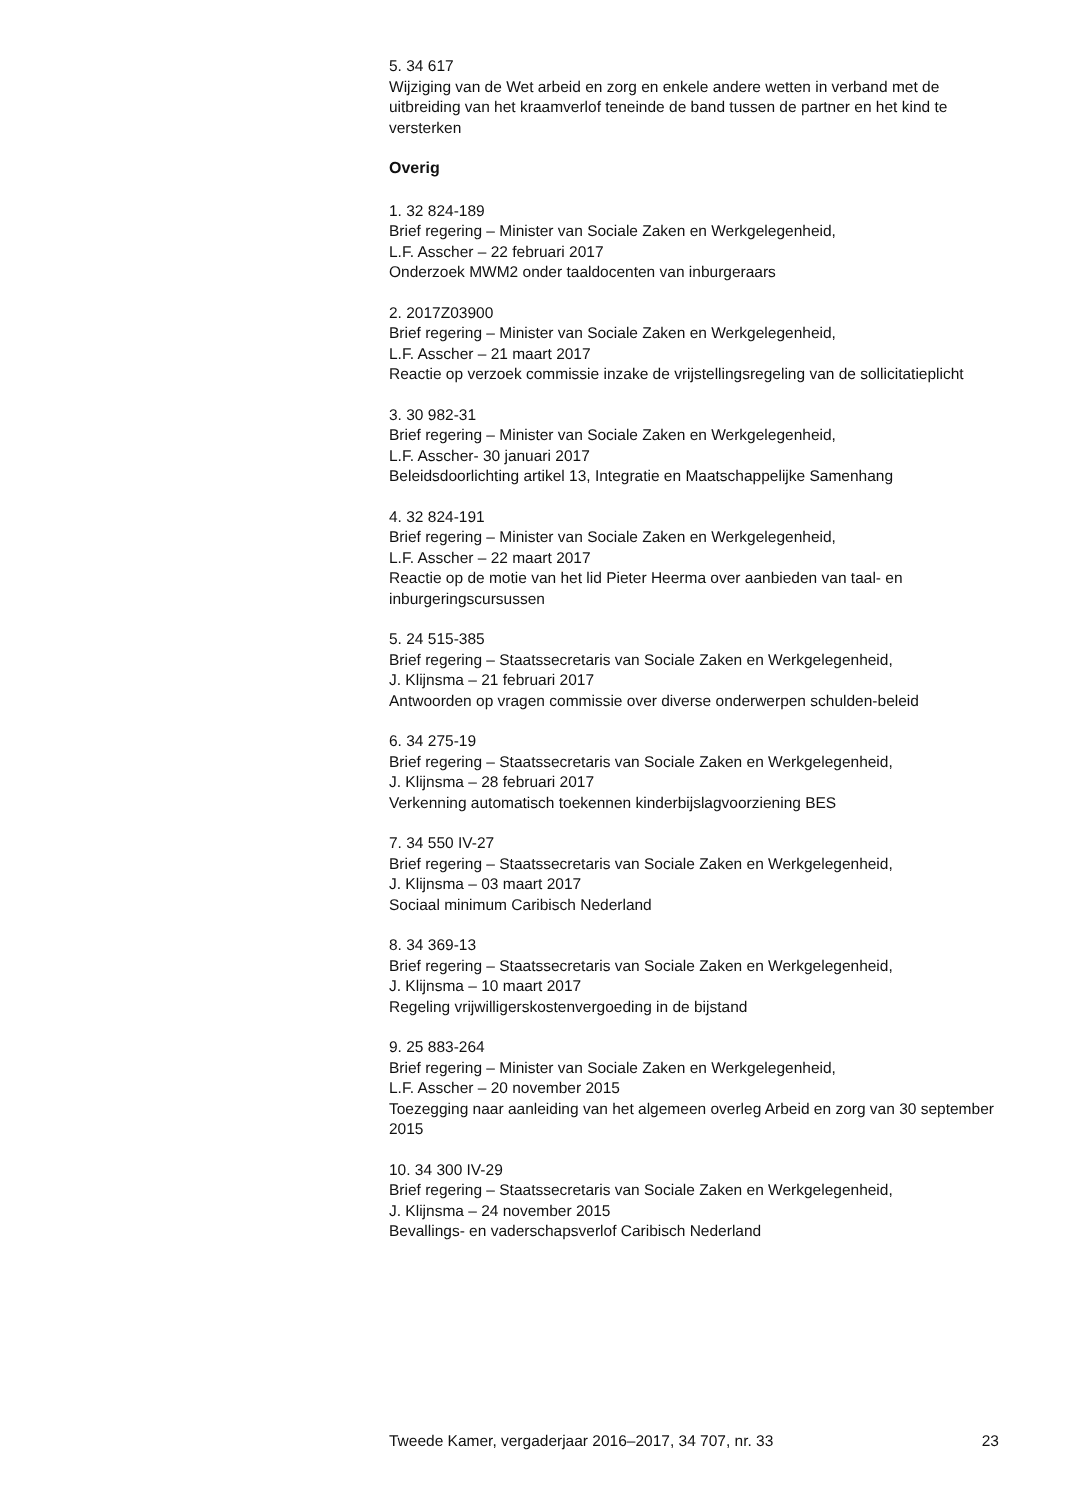5. 34 617
Wijziging van de Wet arbeid en zorg en enkele andere wetten in verband met de uitbreiding van het kraamverlof teneinde de band tussen de partner en het kind te versterken
Overig
1. 32 824-189
Brief regering – Minister van Sociale Zaken en Werkgelegenheid,
L.F. Asscher – 22 februari 2017
Onderzoek MWM2 onder taaldocenten van inburgeraars
2. 2017Z03900
Brief regering – Minister van Sociale Zaken en Werkgelegenheid,
L.F. Asscher – 21 maart 2017
Reactie op verzoek commissie inzake de vrijstellingsregeling van de sollicitatieplicht
3. 30 982-31
Brief regering – Minister van Sociale Zaken en Werkgelegenheid,
L.F. Asscher- 30 januari 2017
Beleidsdoorlichting artikel 13, Integratie en Maatschappelijke Samenhang
4. 32 824-191
Brief regering – Minister van Sociale Zaken en Werkgelegenheid,
L.F. Asscher – 22 maart 2017
Reactie op de motie van het lid Pieter Heerma over aanbieden van taal- en inburgeringscursussen
5. 24 515-385
Brief regering – Staatssecretaris van Sociale Zaken en Werkgelegenheid,
J. Klijnsma – 21 februari 2017
Antwoorden op vragen commissie over diverse onderwerpen schulden-beleid
6. 34 275-19
Brief regering – Staatssecretaris van Sociale Zaken en Werkgelegenheid,
J. Klijnsma – 28 februari 2017
Verkenning automatisch toekennen kinderbijslagvoorziening BES
7. 34 550 IV-27
Brief regering – Staatssecretaris van Sociale Zaken en Werkgelegenheid,
J. Klijnsma – 03 maart 2017
Sociaal minimum Caribisch Nederland
8. 34 369-13
Brief regering – Staatssecretaris van Sociale Zaken en Werkgelegenheid,
J. Klijnsma – 10 maart 2017
Regeling vrijwilligerskostenvergoeding in de bijstand
9. 25 883-264
Brief regering – Minister van Sociale Zaken en Werkgelegenheid,
L.F. Asscher – 20 november 2015
Toezegging naar aanleiding van het algemeen overleg Arbeid en zorg van 30 september 2015
10. 34 300 IV-29
Brief regering – Staatssecretaris van Sociale Zaken en Werkgelegenheid,
J. Klijnsma – 24 november 2015
Bevallings- en vaderschapsverlof Caribisch Nederland
Tweede Kamer, vergaderjaar 2016–2017, 34 707, nr. 33 23